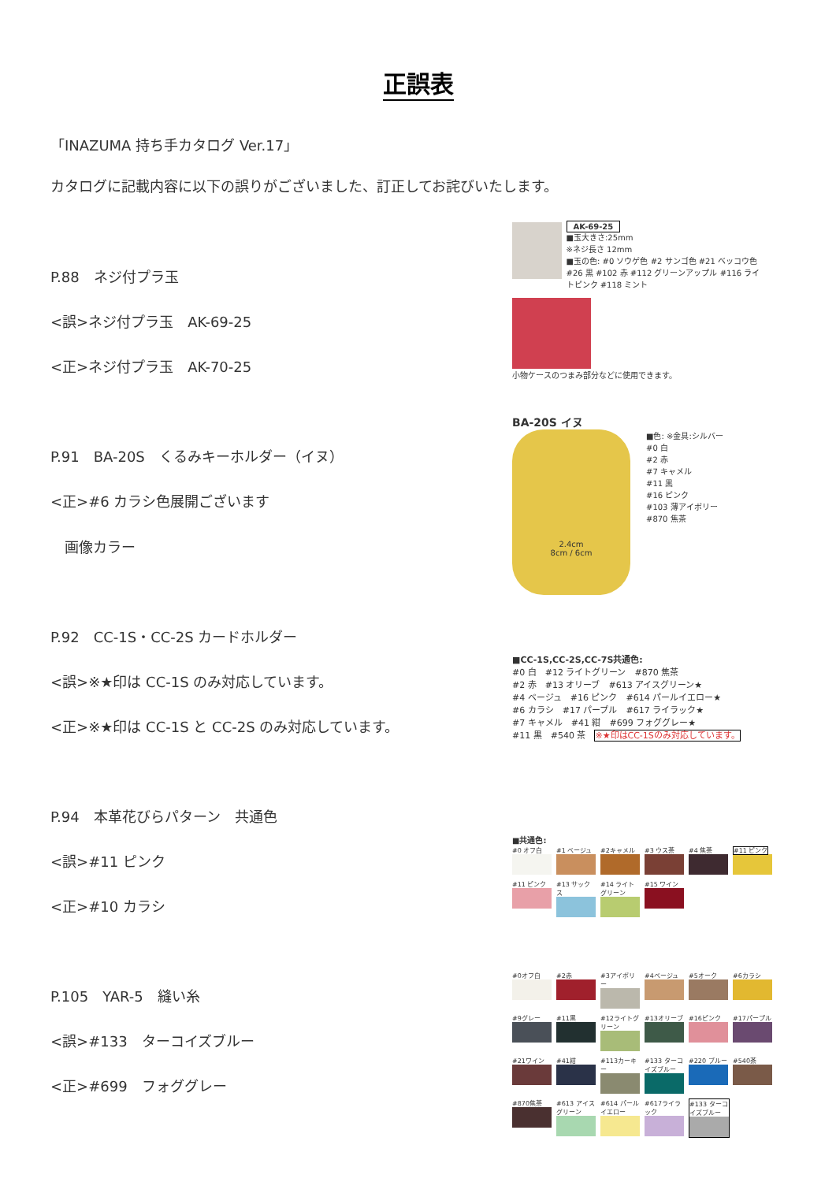正誤表
「INAZUMA 持ち手カタログ Ver.17」
カタログに記載内容に以下の誤りがございました、訂正してお詫びいたします。
P.88　ネジ付プラ玉
<誤>ネジ付プラ玉　AK-69-25
<正>ネジ付プラ玉　AK-70-25
P.91　BA-20S　くるみキーホルダー（イヌ）
<正>#6 カラシ色展開ございます
　画像カラー
P.92　CC-1S・CC-2S カードホルダー
<誤>※★印は CC-1S のみ対応しています。
<正>※★印は CC-1S と CC-2S のみ対応しています。
P.94　本革花びらパターン　共通色
<誤>#11 ピンク
<正>#10 カラシ
P.105　YAR-5　縫い糸
<誤>#133　ターコイズブルー
<正>#699　フォググレー
AK-69-25
■玉大きさ:25mm
※ネジ長さ 12mm
■玉の色: #0 ソウゲ色 #2 サンゴ色 #21 ベッコウ色 #26 黒 #102 赤 #112 グリーンアップル #116 ライトピンク #118 ミント
小物ケースのつまみ部分などに使用できます。
BA-20S イヌ
2.4cm
8cm / 6cm
■色: ※金具:シルバー
#0 白
#2 赤
#7 キャメル
#11 黒
#16 ピンク
#103 薄アイボリー
#870 焦茶
■CC-1S,CC-2S,CC-7S共通色:
#0 白　#12 ライトグリーン　#870 焦茶
#2 赤　#13 オリーブ　#613 アイスグリーン★
#4 ベージュ　#16 ピンク　#614 パールイエロー★
#6 カラシ　#17 パープル　#617 ライラック★
#7 キャメル　#41 紺　#699 フォググレー★
#11 黒　#540 茶　※★印はCC-1Sのみ対応しています。
■共通色:
#0 オフ白
#1 ベージュ
#2キャメル
#3 ウス茶
#4 焦茶
#11 ピンク
#11 ピンク
#13 サックス
#14 ライトグリーン
#15 ワイン
#0オフ白
#2赤
#3アイボリー
#4ベージュ
#5オーク
#6カラシ
#9グレー
#11黒
#12ライトグリーン
#13オリーブ
#16ピンク
#17パープル
#21ワイン
#41紺
#113カーキー
#133 ターコイズブルー
#220 ブルー
#540茶
#870焦茶
#613 アイスグリーン
#614 パールイエロー
#617ライラック
#133 ターコイズブルー